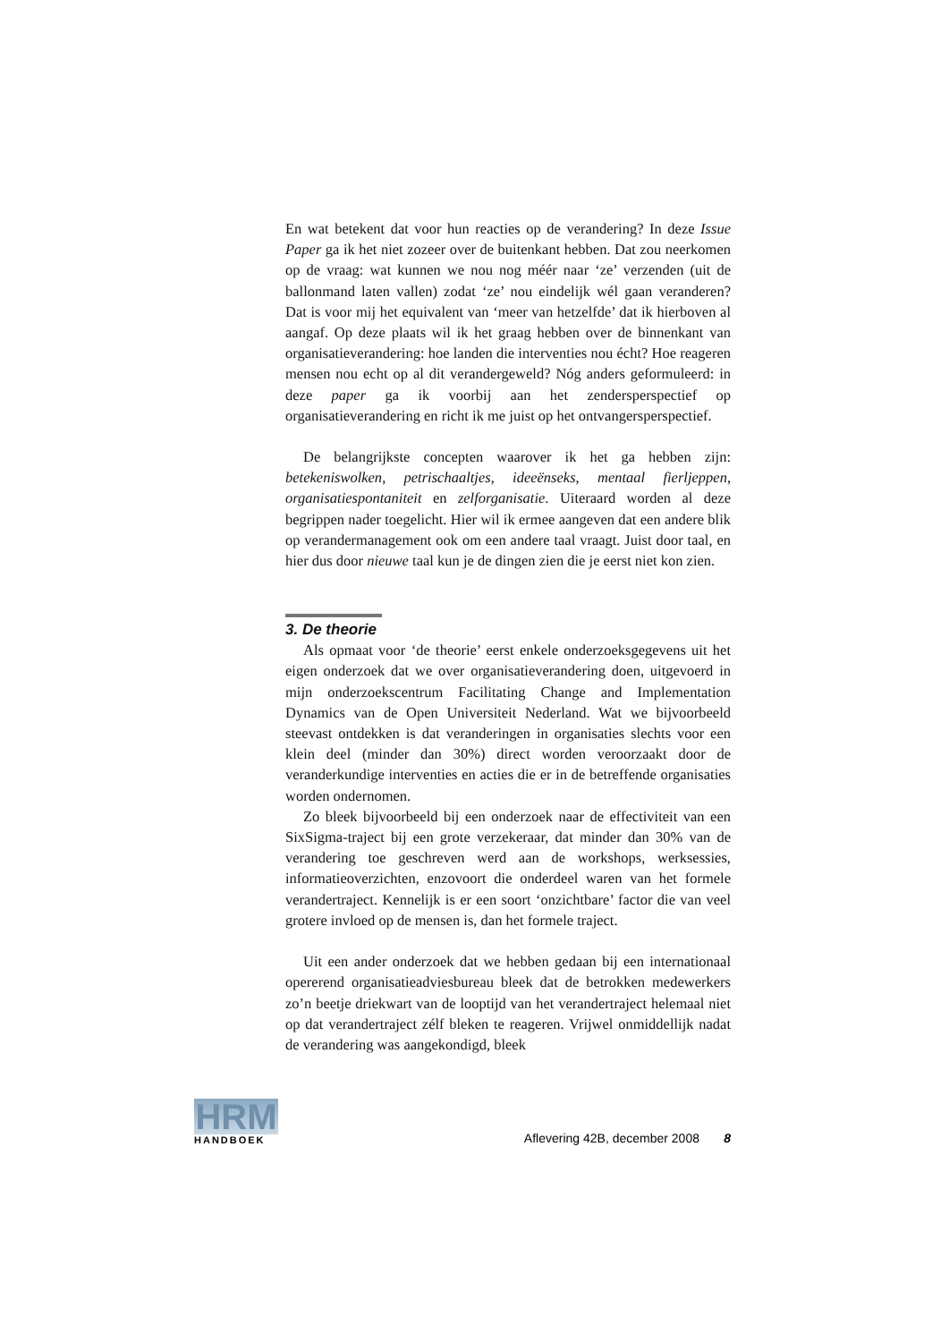En wat betekent dat voor hun reacties op de verandering? In deze Issue Paper ga ik het niet zozeer over de buitenkant hebben. Dat zou neerkomen op de vraag: wat kunnen we nou nog méér naar ‘ze’ verzenden (uit de ballonmand laten vallen) zodat ‘ze’ nou eindelijk wél gaan veranderen? Dat is voor mij het equivalent van ‘meer van hetzelfde’ dat ik hierboven al aangaf. Op deze plaats wil ik het graag hebben over de binnenkant van organisatieverandering: hoe landen die interventies nou écht? Hoe reageren mensen nou echt op al dit verandergeweld? Nóg anders geformuleerd: in deze paper ga ik voorbij aan het zendersperspectief op organisatieverandering en richt ik me juist op het ontvangersperspectief.
De belangrijkste concepten waarover ik het ga hebben zijn: betekeniswolken, petrischaaltjes, ideeënseks, mentaal fierljeppen, organisatiespontaniteit en zelforganisatie. Uiteraard worden al deze begrippen nader toegelicht. Hier wil ik ermee aangeven dat een andere blik op verandermanagement ook om een andere taal vraagt. Juist door taal, en hier dus door nieuwe taal kun je de dingen zien die je eerst niet kon zien.
3. De theorie
Als opmaat voor ‘de theorie’ eerst enkele onderzoeksgegevens uit het eigen onderzoek dat we over organisatieverandering doen, uitgevoerd in mijn onderzoekscentrum Facilitating Change and Implementation Dynamics van de Open Universiteit Nederland. Wat we bijvoorbeeld steevast ontdekken is dat veranderingen in organisaties slechts voor een klein deel (minder dan 30%) direct worden veroorzaakt door de veranderkundige interventies en acties die er in de betreffende organisaties worden ondernomen.
Zo bleek bijvoorbeeld bij een onderzoek naar de effectiviteit van een SixSigma-traject bij een grote verzekeraar, dat minder dan 30% van de verandering toe geschreven werd aan de workshops, werksessies, informatieoverzichten, enzovoort die onderdeel waren van het formele verandertraject. Kennelijk is er een soort ‘onzichtbare’ factor die van veel grotere invloed op de mensen is, dan het formele traject.
Uit een ander onderzoek dat we hebben gedaan bij een internationaal opererend organisatieadviesbureau bleek dat de betrokken medewerkers zo’n beetje driekwart van de looptijd van het verandertraject helemaal niet op dat verandertraject zélf bleken te reageren. Vrijwel onmiddellijk nadat de verandering was aangekondigd, bleek
HRM
HANDBOEK
Aflevering 42B, december 2008 8